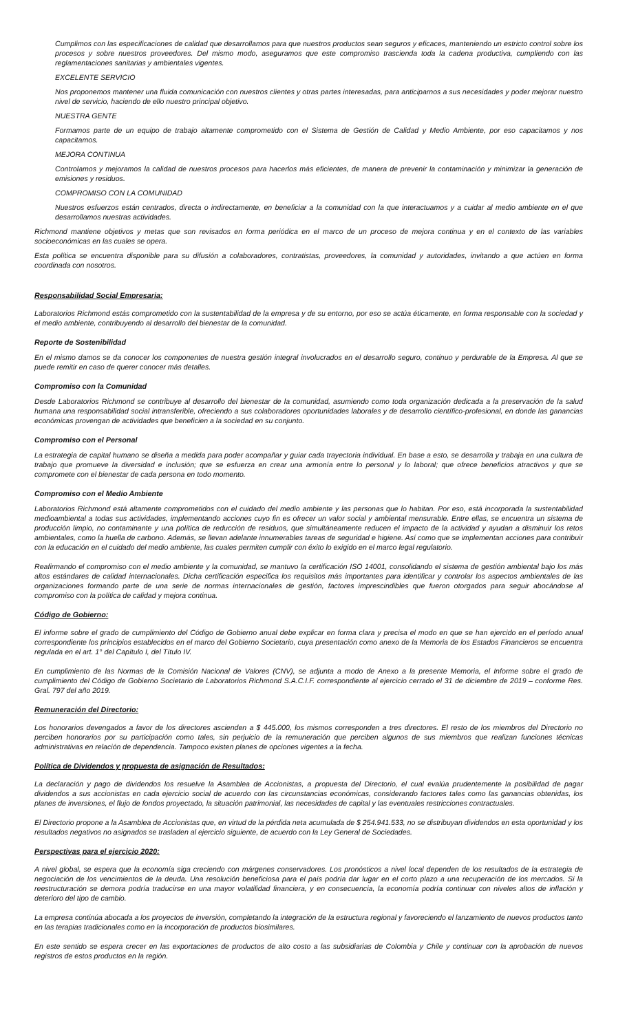Cumplimos con las especificaciones de calidad que desarrollamos para que nuestros productos sean seguros y eficaces, manteniendo un estricto control sobre los procesos y sobre nuestros proveedores. Del mismo modo, aseguramos que este compromiso trascienda toda la cadena productiva, cumpliendo con las reglamentaciones sanitarias y ambientales vigentes.
EXCELENTE SERVICIO
Nos proponemos mantener una fluida comunicación con nuestros clientes y otras partes interesadas, para anticiparnos a sus necesidades y poder mejorar nuestro nivel de servicio, haciendo de ello nuestro principal objetivo.
NUESTRA GENTE
Formamos parte de un equipo de trabajo altamente comprometido con el Sistema de Gestión de Calidad y Medio Ambiente, por eso capacitamos y nos capacitamos.
MEJORA CONTINUA
Controlamos y mejoramos la calidad de nuestros procesos para hacerlos más eficientes, de manera de prevenir la contaminación y minimizar la generación de emisiones y residuos.
COMPROMISO CON LA COMUNIDAD
Nuestros esfuerzos están centrados, directa o indirectamente, en beneficiar a la comunidad con la que interactuamos y a cuidar al medio ambiente en el que desarrollamos nuestras actividades.
Richmond mantiene objetivos y metas que son revisados en forma periódica en el marco de un proceso de mejora continua y en el contexto de las variables socioeconómicas en las cuales se opera.
Esta política se encuentra disponible para su difusión a colaboradores, contratistas, proveedores, la comunidad y autoridades, invitando a que actúen en forma coordinada con nosotros.
Responsabilidad Social Empresaria:
Laboratorios Richmond estás comprometido con la sustentabilidad de la empresa y de su entorno, por eso se actúa éticamente, en forma responsable con la sociedad y el medio ambiente, contribuyendo al desarrollo del bienestar de la comunidad.
Reporte de Sostenibilidad
En el mismo damos se da conocer los componentes de nuestra gestión integral involucrados en el desarrollo seguro, continuo y perdurable de la Empresa. Al que se puede remitir en caso de querer conocer más detalles.
Compromiso con la Comunidad
Desde Laboratorios Richmond se contribuye al desarrollo del bienestar de la comunidad, asumiendo como toda organización dedicada a la preservación de la salud humana una responsabilidad social intransferible, ofreciendo a sus colaboradores oportunidades laborales y de desarrollo científico-profesional, en donde las ganancias económicas provengan de actividades que beneficien a la sociedad en su conjunto.
Compromiso con el Personal
La estrategia de capital humano se diseña a medida para poder acompañar y guiar cada trayectoria individual. En base a esto, se desarrolla y trabaja en una cultura de trabajo que promueve la diversidad e inclusión; que se esfuerza en crear una armonía entre lo personal y lo laboral; que ofrece beneficios atractivos y que se compromete con el bienestar de cada persona en todo momento.
Compromiso con el Medio Ambiente
Laboratorios Richmond está altamente comprometidos con el cuidado del medio ambiente y las personas que lo habitan. Por eso, está incorporada la sustentabilidad medioambiental a todas sus actividades, implementando acciones cuyo fin es ofrecer un valor social y ambiental mensurable. Entre ellas, se encuentra un sistema de producción limpio, no contaminante y una política de reducción de residuos, que simultáneamente reducen el impacto de la actividad y ayudan a disminuir los retos ambientales, como la huella de carbono. Además, se llevan adelante innumerables tareas de seguridad e higiene. Así como que se implementan acciones para contribuir con la educación en el cuidado del medio ambiente, las cuales permiten cumplir con éxito lo exigido en el marco legal regulatorio.
Reafirmando el compromiso con el medio ambiente y la comunidad, se mantuvo la certificación ISO 14001, consolidando el sistema de gestión ambiental bajo los más altos estándares de calidad internacionales. Dicha certificación especifica los requisitos más importantes para identificar y controlar los aspectos ambientales de las organizaciones formando parte de una serie de normas internacionales de gestión, factores imprescindibles que fueron otorgados para seguir abocándose al compromiso con la política de calidad y mejora continua.
Código de Gobierno:
El informe sobre el grado de cumplimiento del Código de Gobierno anual debe explicar en forma clara y precisa el modo en que se han ejercido en el período anual correspondiente los principios establecidos en el marco del Gobierno Societario, cuya presentación como anexo de la Memoria de los Estados Financieros se encuentra regulada en el art. 1° del Capítulo I, del Título IV.
En cumplimiento de las Normas de la Comisión Nacional de Valores (CNV), se adjunta a modo de Anexo a la presente Memoria, el Informe sobre el grado de cumplimiento del Código de Gobierno Societario de Laboratorios Richmond S.A.C.I.F. correspondiente al ejercicio cerrado el 31 de diciembre de 2019 – conforme Res. Gral. 797 del año 2019.
Remuneración del Directorio:
Los honorarios devengados a favor de los directores ascienden a $ 445.000, los mismos corresponden a tres directores. El resto de los miembros del Directorio no perciben honorarios por su participación como tales, sin perjuicio de la remuneración que perciben algunos de sus miembros que realizan funciones técnicas administrativas en relación de dependencia. Tampoco existen planes de opciones vigentes a la fecha.
Política de Dividendos y propuesta de asignación de Resultados:
La declaración y pago de dividendos los resuelve la Asamblea de Accionistas, a propuesta del Directorio, el cual evalúa prudentemente la posibilidad de pagar dividendos a sus accionistas en cada ejercicio social de acuerdo con las circunstancias económicas, considerando factores tales como las ganancias obtenidas, los planes de inversiones, el flujo de fondos proyectado, la situación patrimonial, las necesidades de capital y las eventuales restricciones contractuales.
El Directorio propone a la Asamblea de Accionistas que, en virtud de la pérdida neta acumulada de $ 254.941.533, no se distribuyan dividendos en esta oportunidad y los resultados negativos no asignados se trasladen al ejercicio siguiente, de acuerdo con la Ley General de Sociedades.
Perspectivas para el ejercicio 2020:
A nivel global, se espera que la economía siga creciendo con márgenes conservadores. Los pronósticos a nivel local dependen de los resultados de la estrategia de negociación de los vencimientos de la deuda. Una resolución beneficiosa para el país podría dar lugar en el corto plazo a una recuperación de los mercados. Si la reestructuración se demora podría traducirse en una mayor volatilidad financiera, y en consecuencia, la economía podría continuar con niveles altos de inflación y deterioro del tipo de cambio.
La empresa continúa abocada a los proyectos de inversión, completando la integración de la estructura regional y favoreciendo el lanzamiento de nuevos productos tanto en las terapias tradicionales como en la incorporación de productos biosimilares.
En este sentido se espera crecer en las exportaciones de productos de alto costo a las subsidiarias de Colombia y Chile y continuar con la aprobación de nuevos registros de estos productos en la región.